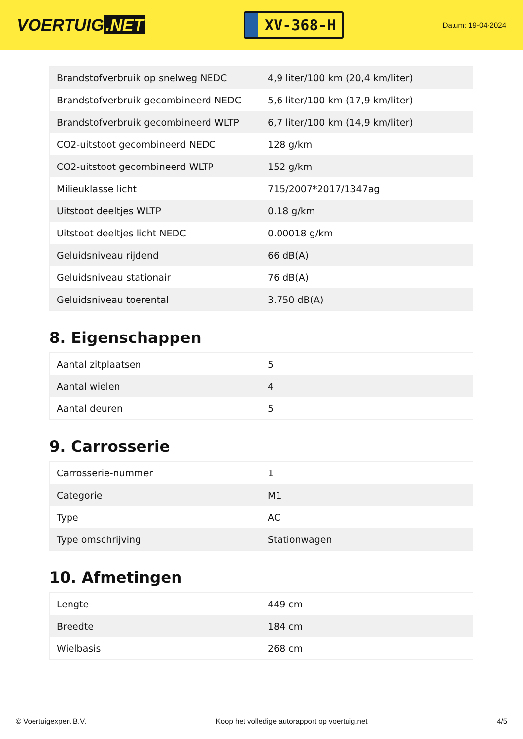VOERTUIG.NET
XV-368-H
Datum: 19-04-2024
| Brandstofverbruik op snelweg NEDC | 4,9 liter/100 km (20,4 km/liter) |
| Brandstofverbruik gecombineerd NEDC | 5,6 liter/100 km (17,9 km/liter) |
| Brandstofverbruik gecombineerd WLTP | 6,7 liter/100 km (14,9 km/liter) |
| CO2-uitstoot gecombineerd NEDC | 128 g/km |
| CO2-uitstoot gecombineerd WLTP | 152 g/km |
| Milieuklasse licht | 715/2007*2017/1347ag |
| Uitstoot deeltjes WLTP | 0.18 g/km |
| Uitstoot deeltjes licht NEDC | 0.00018 g/km |
| Geluidsniveau rijdend | 66 dB(A) |
| Geluidsniveau stationair | 76 dB(A) |
| Geluidsniveau toerental | 3.750 dB(A) |
8. Eigenschappen
| Aantal zitplaatsen | 5 |
| Aantal wielen | 4 |
| Aantal deuren | 5 |
9. Carrosserie
| Carrosserie-nummer | 1 |
| Categorie | M1 |
| Type | AC |
| Type omschrijving | Stationwagen |
10. Afmetingen
| Lengte | 449 cm |
| Breedte | 184 cm |
| Wielbasis | 268 cm |
© Voertuigexpert B.V. Koop het volledige autorapport op voertuig.net 4/5